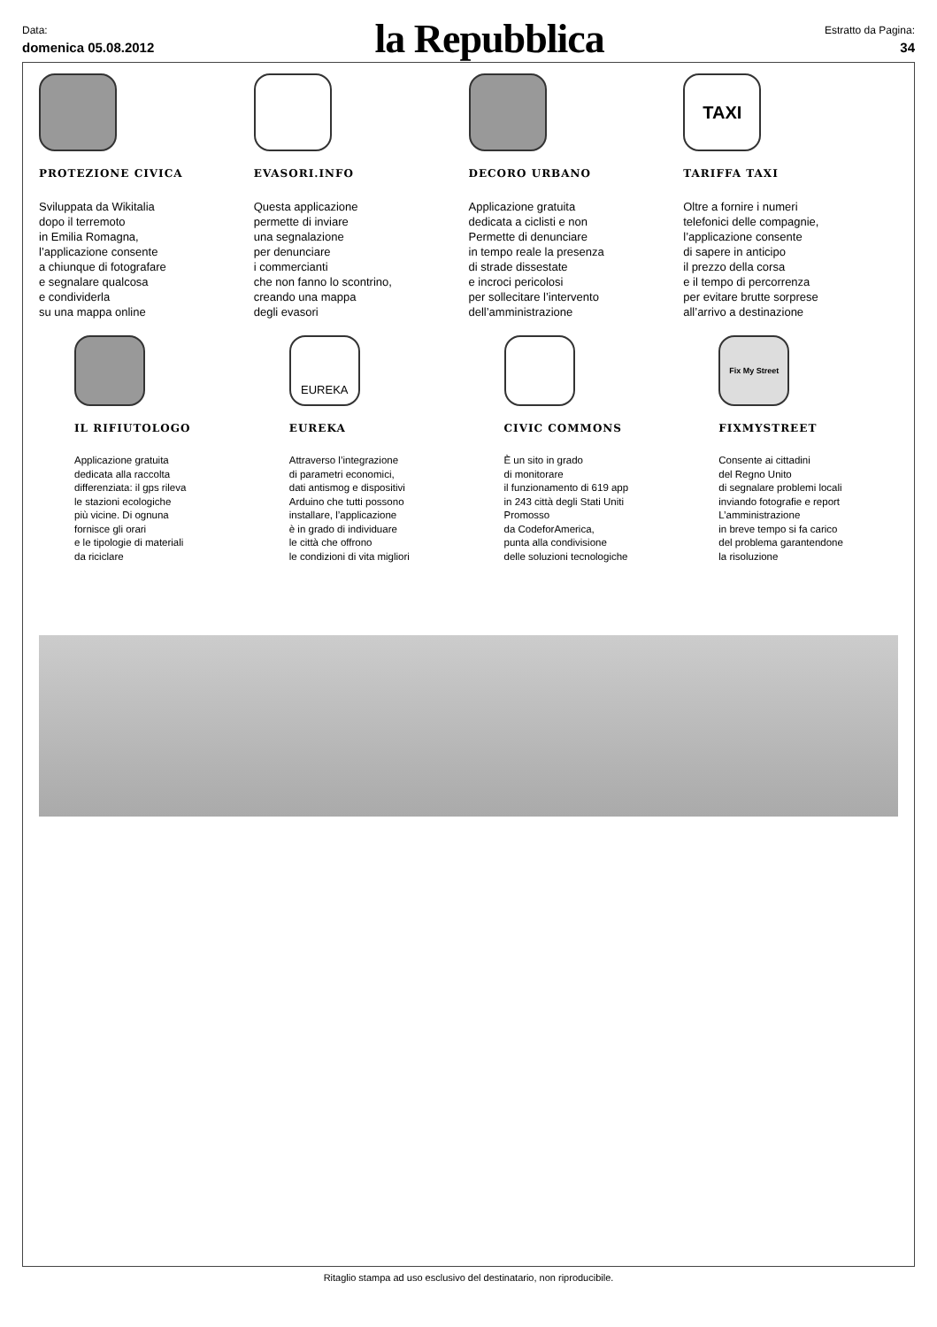Data:
domenica 05.08.2012
la Repubblica
Estratto da Pagina:
34
PROTEZIONE CIVICA
Sviluppata da Wikitalia
dopo il terremoto
in Emilia Romagna,
l’applicazione consente
a chiunque di fotografare
e segnalare qualcosa
e condividerla
su una mappa online
EVASORI.INFO
Questa applicazione
permette di inviare
una segnalazione
per denunciare
i commercianti
che non fanno lo scontrino,
creando una mappa
degli evasori
DECORO URBANO
Applicazione gratuita
dedicata a ciclisti e non
Permette di denunciare
in tempo reale la presenza
di strade dissestate
e incroci pericolosi
per sollecitare l’intervento
dell’amministrazione
TAXI
TARIFFA TAXI
Oltre a fornire i numeri
telefonici delle compagnie,
l’applicazione consente
di sapere in anticipo
il prezzo della corsa
e il tempo di percorrenza
per evitare brutte sorprese
all’arrivo a destinazione
IL RIFIUTOLOGO
Applicazione gratuita
dedicata alla raccolta
differenziata: il gps rileva
le stazioni ecologiche
più vicine. Di ognuna
fornisce gli orari
e le tipologie di materiali
da riciclare
EUREKA
EUREKA
Attraverso l’integrazione
di parametri economici,
dati antismog e dispositivi
Arduino che tutti possono
installare, l’applicazione
è in grado di individuare
le città che offrono
le condizioni di vita migliori
CIVIC COMMONS
È un sito in grado
di monitorare
il funzionamento di 619 app
in 243 città degli Stati Uniti
Promosso
da CodeforAmerica,
punta alla condivisione
delle soluzioni tecnologiche
Fix My Street
FIXMYSTREET
Consente ai cittadini
del Regno Unito
di segnalare problemi locali
inviando fotografie e report
L’amministrazione
in breve tempo si fa carico
del problema garantendone
la risoluzione
Ritaglio stampa ad uso esclusivo del destinatario, non riproducibile.